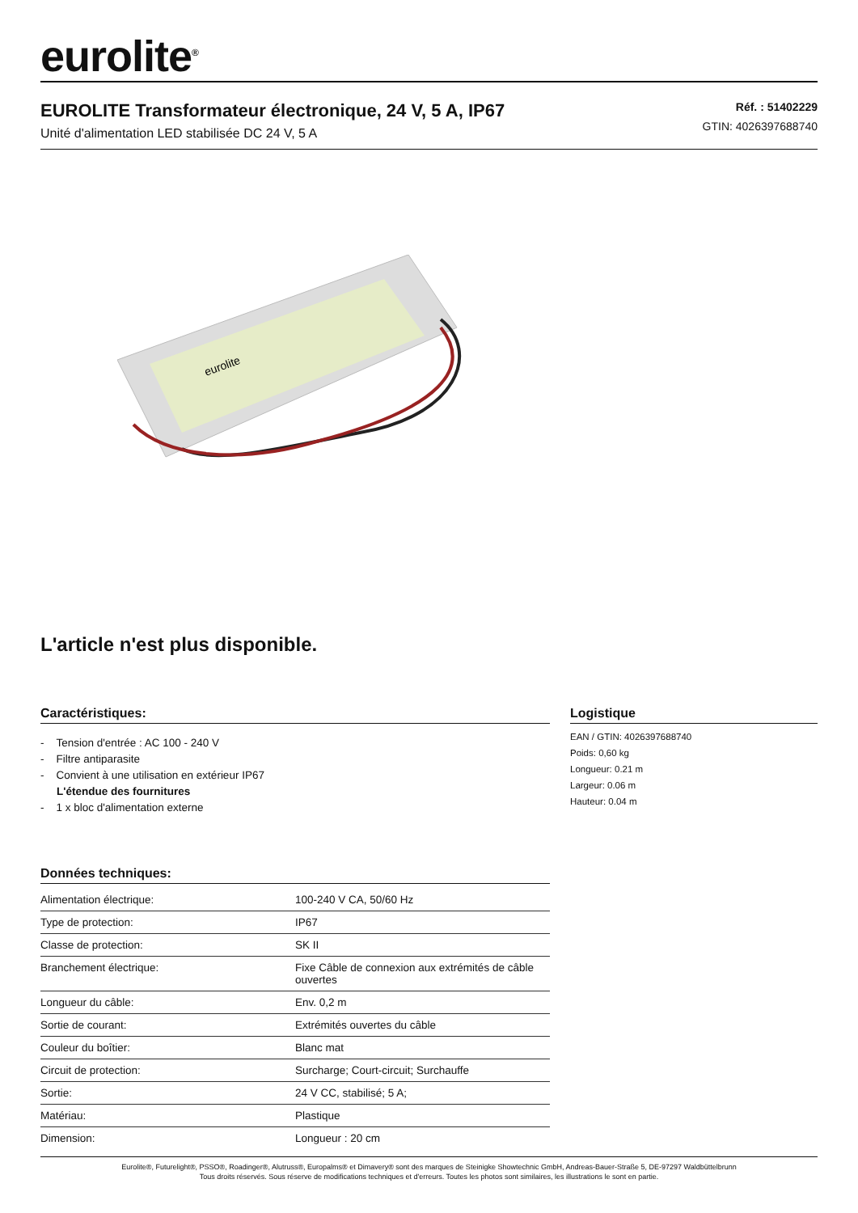eurolite<sup>®</sup>
EUROLITE Transformateur électronique, 24 V, 5 A, IP67
Unité d'alimentation LED stabilisée DC 24 V, 5 A
Réf. : 51402229
GTIN: 4026397688740
eurolite
L'article n'est plus disponible.
Caractéristiques:
- Tension d'entrée : AC 100 - 240 V
- Filtre antiparasite
- Convient à une utilisation en extérieur IP67
L'étendue des fournitures
- 1 x bloc d'alimentation externe
Données techniques:
| Alimentation électrique: | 100-240 V CA, 50/60 Hz |
| Type de protection: | IP67 |
| Classe de protection: | SK II |
| Branchement électrique: | Fixe Câble de connexion aux extrémités de câble ouvertes |
| Longueur du câble: | Env. 0,2 m |
| Sortie de courant: | Extrémités ouvertes du câble |
| Couleur du boîtier: | Blanc mat |
| Circuit de protection: | Surcharge; Court-circuit; Surchauffe |
| Sortie: | 24 V CC, stabilisé; 5 A; |
| Matériau: | Plastique |
| Dimension: | Longueur : 20 cm |
Logistique
EAN / GTIN: 4026397688740
Poids: 0,60 kg
Longueur: 0.21 m
Largeur: 0.06 m
Hauteur: 0.04 m
Eurolite®, Futurelight®, PSSO®, Roadinger®, Alutruss®, Europalms® et Dimavery® sont des marques de Steinigke Showtechnic GmbH, Andreas-Bauer-Straße 5, DE-97297 Waldbüttelbrunn
Tous droits réservés. Sous réserve de modifications techniques et d'erreurs. Toutes les photos sont similaires, les illustrations le sont en partie.